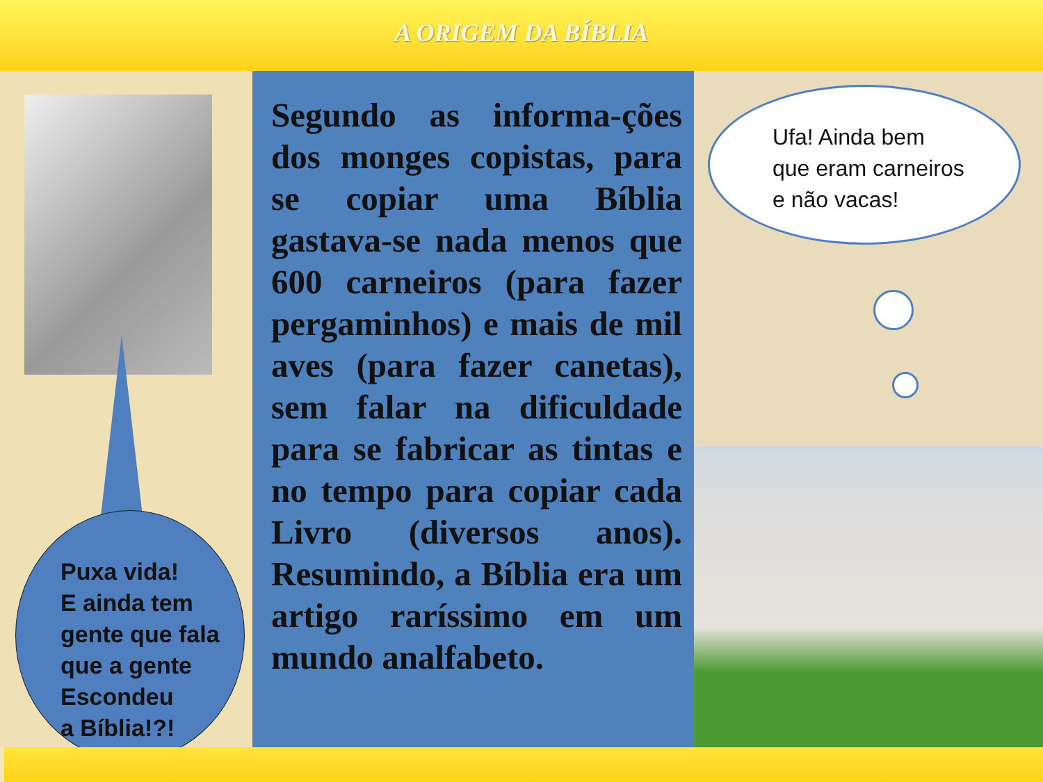A ORIGEM DA BÍBLIA
Puxa vida!
E ainda tem
gente que fala
que a gente
Escondeu
a Bíblia!?!
Segundo as informa-ções dos monges copistas, para se copiar uma Bíblia gastava-se nada menos que 600 carneiros (para fazer pergaminhos) e mais de mil aves (para fazer canetas), sem falar na dificuldade para se fabricar as tintas e no tempo para copiar cada Livro (diversos anos). Resumindo, a Bíblia era um artigo raríssimo em um mundo analfabeto.
Ufa! Ainda bem
que eram carneiros
e não vacas!